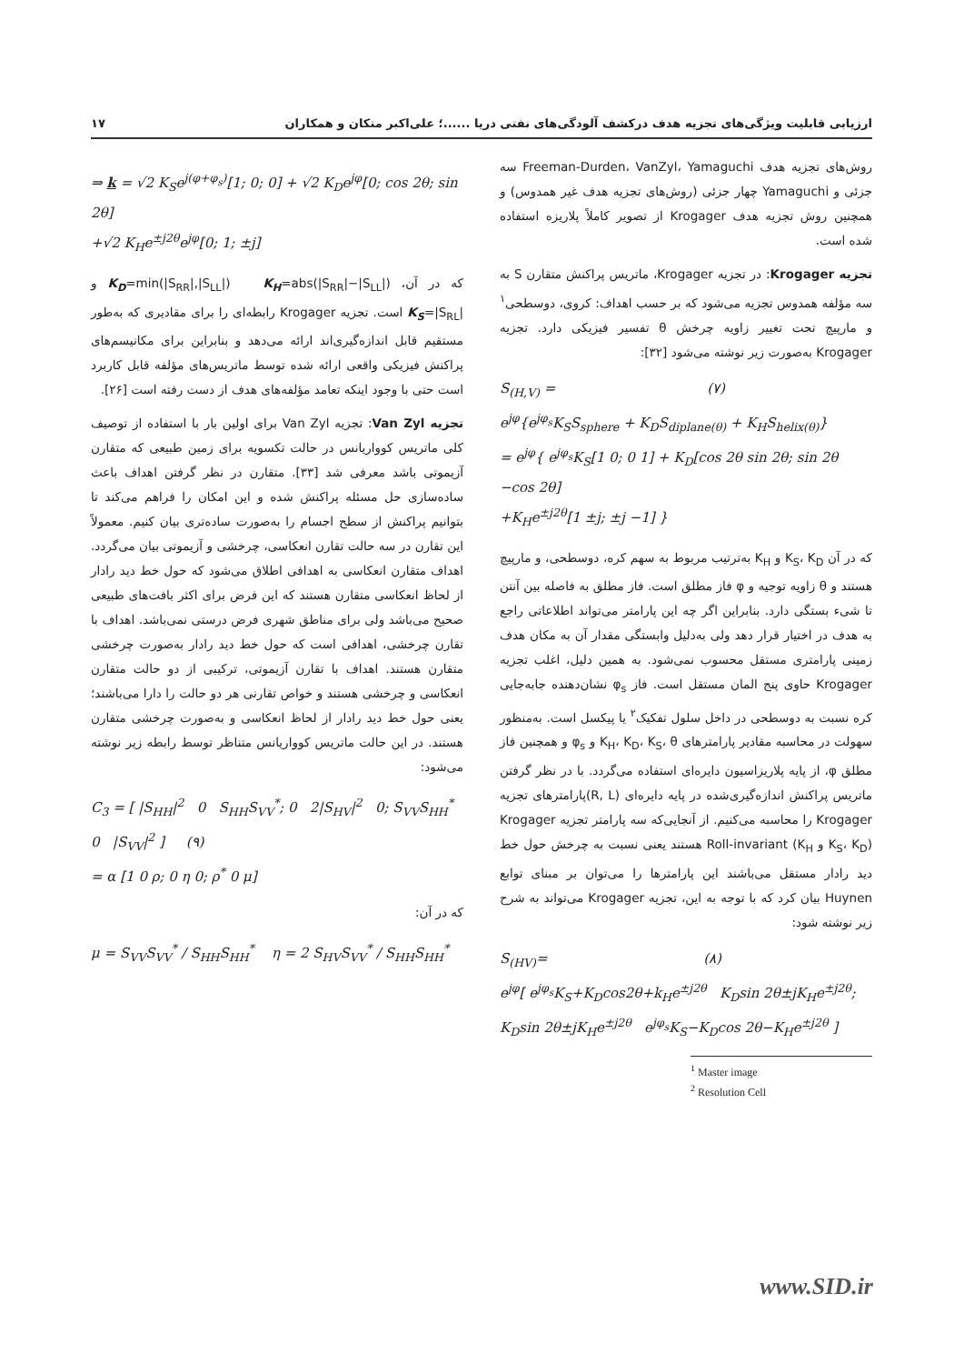ارزیابی قابلیت ویژگی‌های تجزیه هدف درکشف آلودگی‌های نفتی دریا ......؛ علی‌اکبر متکان و همکاران ۱۷
روش‌های تجزیه هدف Freeman-Durden، VanZyl، Yamaguchi سه جزئی و Yamaguchi چهار جزئی (روش‌های تجزیه هدف غیر همدوس) و همچنین روش تجزیه هدف Krogager از تصویر کاملاً پلاریزه استفاده شده است.
تجزیه Krogager: در تجزیه Krogager، ماتریس پراکنش متقارن S به سه مؤلفه همدوس تجزیه می‌شود که بر حسب اهداف: کروی، دوسطحی<sup>۱</sup> و مارپیچ تحت تغییر زاویه چرخش θ تفسیر فیزیکی دارد. تجزیه Krogager به‌صورت زیر نوشته می‌شود [۳۲]:
S<sub>(H,V)</sub> = (۷)
e<sup>jφ</sup>{e<sup>jφ<sub>s</sub></sup>K<sub>S</sub>S<sub>sphere</sub> + K<sub>D</sub>S<sub>diplane(θ)</sub> + K<sub>H</sub>S<sub>helix(θ)</sub>}
= e<sup>jφ</sup>{ e<sup>jφ<sub>s</sub></sup>K<sub>S</sub>[1 0; 0 1] + K<sub>D</sub>[cos 2θ sin 2θ; sin 2θ −cos 2θ]
+K<sub>H</sub>e<sup>±j2θ</sup>[1 ±j; ±j −1] }
که در آن K<sub>S</sub>، K<sub>D</sub> و K<sub>H</sub> به‌ترتیب مربوط به سهم کره، دوسطحی، و مارپیچ هستند و θ زاویه توجیه و φ فاز مطلق است. فاز مطلق به فاصله بین آنتن تا شیء بستگی دارد. بنابراین اگر چه این پارامتر می‌تواند اطلاعاتی راجع به هدف در اختیار قرار دهد ولی به‌دلیل وابستگی مقدار آن به مکان هدف زمینی پارامتری مستقل محسوب نمی‌شود. به همین دلیل، اغلب تجزیه Krogager حاوی پنج المان مستقل است. فاز φ<sub>s</sub> نشان‌دهنده جابه‌جایی کره نسبت به دوسطحی در داخل سلول تفکیک<sup>۲</sup> یا پیکسل است. به‌منظور سهولت در محاسبه مقادیر پارامترهای K<sub>H</sub>، K<sub>D</sub>، K<sub>S</sub>، θ و φ<sub>s</sub> و همچنین فاز مطلق φ، از پایه پلاریزاسیون دایره‌ای استفاده می‌گردد. با در نظر گرفتن ماتریس پراکنش اندازه‌گیری‌شده در پایه دایره‌ای (R, L)پارامترهای تجزیه Krogager را محاسبه می‌کنیم. از آنجایی‌که سه پارامتر تجزیه Krogager (K<sub>S</sub>، K<sub>D</sub> و K<sub>H</sub>) Roll-invariant هستند یعنی نسبت به چرخش حول خط دید رادار مستقل می‌باشند این پارامترها را می‌توان بر مبنای توابع Huynen بیان کرد که با توجه به این، تجزیه Krogager می‌تواند به شرح زیر نوشته شود:
S<sub>(HV)</sub>= (۸)
e<sup>jφ</sup>[ e<sup>jφ<sub>s</sub></sup>K<sub>S</sub>+K<sub>D</sub>cos2θ+k<sub>H</sub>e<sup>±j2θ</sup> K<sub>D</sub>sin 2θ±jK<sub>H</sub>e<sup>±j2θ</sup>;
K<sub>D</sub>sin 2θ±jK<sub>H</sub>e<sup>±j2θ</sup> e<sup>jφ<sub>s</sub></sup>K<sub>S</sub>−K<sub>D</sub>cos 2θ−K<sub>H</sub>e<sup>±j2θ</sup> ]
<sup>1</sup> Master image
<sup>2</sup> Resolution Cell
⇒ k = √2 K<sub>S</sub>e<sup>j(φ+φ<sub>s</sub>)</sup>[1; 0; 0] + √2 K<sub>D</sub>e<sup>jφ</sup>[0; cos 2θ; sin 2θ]
+√2 K<sub>H</sub>e<sup>±j2θ</sup>e<sup>jφ</sup>[0; 1; ±j]
که در آن، K<sub>D</sub>=min(|S<sub>RR</sub>|,|S<sub>LL</sub>|) K<sub>H</sub>=abs(|S<sub>RR</sub>|−|S<sub>LL</sub>|) و K<sub>S</sub>=|S<sub>RL</sub>| است. تجزیه Krogager رابطه‌ای را برای مقادیری که به‌طور مستقیم قابل اندازه‌گیری‌اند ارائه می‌دهد و بنابراین برای مکانیسم‌های پراکنش فیزیکی واقعی ارائه شده توسط ماتریس‌های مؤلفه قابل کاربرد است حتی با وجود اینکه تعامد مؤلفه‌های هدف از دست رفته است [۲۶].
تجزیه Van Zyl: تجزیه Van Zyl برای اولین بار با استفاده از توصیف کلی ماتریس کوواریانس در حالت تکسویه برای زمین طبیعی که متقارن آزیموتی باشد معرفی شد [۳۳]. متقارن در نظر گرفتن اهداف باعث ساده‌سازی حل مسئله پراکنش شده و این امکان را فراهم می‌کند تا بتوانیم پراکنش از سطح اجسام را به‌صورت ساده‌تری بیان کنیم. معمولاً این تقارن در سه حالت تقارن انعکاسی، چرخشی و آزیموتی بیان می‌گردد. اهداف متقارن انعکاسی به اهدافی اطلاق می‌شود که حول خط دید رادار از لحاظ انعکاسی متقارن هستند که این فرض برای اکثر بافت‌های طبیعی صحیح می‌باشد ولی برای مناطق شهری فرض درستی نمی‌باشد. اهداف با تقارن چرخشی، اهدافی است که حول خط دید رادار به‌صورت چرخشی متقارن هستند. اهداف با تقارن آزیموتی، ترکیبی از دو حالت متقارن انعکاسی و چرخشی هستند و خواص تقارنی هر دو حالت را دارا می‌باشند؛ یعنی حول خط دید رادار از لحاظ انعکاسی و به‌صورت چرخشی متقارن هستند. در این حالت ماتریس کوواریانس متناظر توسط رابطه زیر نوشته می‌شود:
C<sub>3</sub> = [ |S<sub>HH</sub>|<sup>2</sup> 0 S<sub>HH</sub>S<sub>VV</sub><sup>*</sup>; 0 2|S<sub>HV</sub>|<sup>2</sup> 0; S<sub>VV</sub>S<sub>HH</sub><sup>*</sup> 0 |S<sub>VV</sub>|<sup>2</sup> ] (۹)
= α [1 0 ρ; 0 η 0; ρ<sup>*</sup> 0 μ]
که در آن:
μ = S<sub>VV</sub>S<sub>VV</sub><sup>*</sup> / S<sub>HH</sub>S<sub>HH</sub><sup>*</sup> η = 2 S<sub>HV</sub>S<sub>VV</sub><sup>*</sup> / S<sub>HH</sub>S<sub>HH</sub><sup>*</sup>
www.SID.ir